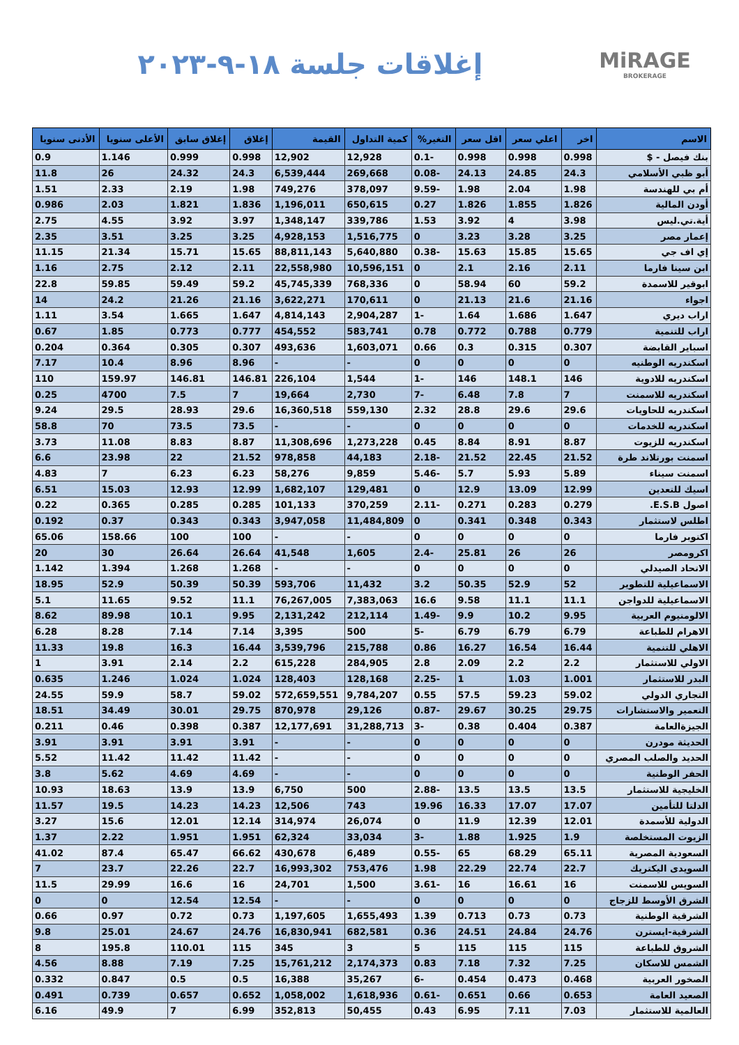MiRAGE
BROKERAGE
إغلاقات جلسة ١٨-٩-٢٠٢٣
| الاسم | اخر | اعلي سعر | اقل سعر | التغير% | كمية التداول | القيمة | إغلاق | إغلاق سابق | الأعلى سنويا | الأدنى سنويا |
| --- | --- | --- | --- | --- | --- | --- | --- | --- | --- | --- |
| بنك فيصل - $ | 0.998 | 0.998 | 0.998 | -0.1 | 12,928 | 12,902 | 0.998 | 0.999 | 1.146 | 0.9 |
| أبو ظبي الأسلامي | 24.3 | 24.85 | 24.13 | -0.08 | 269,668 | 6,539,444 | 24.3 | 24.32 | 26 | 11.8 |
| أم بي للهندسة | 1.98 | 2.04 | 1.98 | -9.59 | 378,097 | 749,276 | 1.98 | 2.19 | 2.33 | 1.51 |
| أودن المالية | 1.826 | 1.855 | 1.826 | 0.27 | 650,615 | 1,196,011 | 1.836 | 1.821 | 2.03 | 0.986 |
| أية.تي.ليس | 3.98 | 4 | 3.92 | 1.53 | 339,786 | 1,348,147 | 3.97 | 3.92 | 4.55 | 2.75 |
| إعمار مصر | 3.25 | 3.28 | 3.23 | 0 | 1,516,775 | 4,928,153 | 3.25 | 3.25 | 3.51 | 2.35 |
| إي اف جي | 15.65 | 15.85 | 15.63 | -0.38 | 5,640,880 | 88,811,143 | 15.65 | 15.71 | 21.34 | 11.15 |
| ابن سينا فارما | 2.11 | 2.16 | 2.1 | 0 | 10,596,151 | 22,558,980 | 2.11 | 2.12 | 2.75 | 1.16 |
| ابوقير للاسمدة | 59.2 | 60 | 58.94 | 0 | 768,336 | 45,745,339 | 59.2 | 59.49 | 59.85 | 22.8 |
| اجواء | 21.16 | 21.6 | 21.13 | 0 | 170,611 | 3,622,271 | 21.16 | 21.26 | 24.2 | 14 |
| اراب ديري | 1.647 | 1.686 | 1.64 | -1 | 2,904,287 | 4,814,143 | 1.647 | 1.665 | 3.54 | 1.11 |
| اراب للتنمية | 0.779 | 0.788 | 0.772 | 0.78 | 583,741 | 454,552 | 0.777 | 0.773 | 1.85 | 0.67 |
| اسباير القابضة | 0.307 | 0.315 | 0.3 | 0.66 | 1,603,071 | 493,636 | 0.307 | 0.305 | 0.364 | 0.204 |
| اسكندريه الوطنيه | 0 | 0 | 0 | 0 | - | - | 8.96 | 8.96 | 10.4 | 7.17 |
| اسكندريه للادوية | 146 | 148.1 | 146 | -1 | 1,544 | 226,104 | 146.81 | 146.81 | 159.97 | 110 |
| اسكندريه للاسمنت | 7 | 7.8 | 6.48 | -7 | 2,730 | 19,664 | 7 | 7.5 | 4700 | 0.25 |
| اسكندريه للحاويات | 29.6 | 29.6 | 28.8 | 2.32 | 559,130 | 16,360,518 | 29.6 | 28.93 | 29.5 | 9.24 |
| اسكندريه للخدمات | 0 | 0 | 0 | 0 | - | - | 73.5 | 73.5 | 70 | 58.8 |
| اسكندريه للزيوت | 8.87 | 8.91 | 8.84 | 0.45 | 1,273,228 | 11,308,696 | 8.87 | 8.83 | 11.08 | 3.73 |
| اسمنت بورتلاند طرة | 21.52 | 22.45 | 21.52 | -2.18 | 44,183 | 978,858 | 21.52 | 22 | 23.98 | 6.6 |
| اسمنت سيناء | 5.89 | 5.93 | 5.7 | -5.46 | 9,859 | 58,276 | 6.23 | 6.23 | 7 | 4.83 |
| اسيك للتعدين | 12.99 | 13.09 | 12.9 | 0 | 129,481 | 1,682,107 | 12.99 | 12.93 | 15.03 | 6.51 |
| اصول E.S.B. | 0.279 | 0.283 | 0.271 | -2.11 | 370,259 | 101,133 | 0.285 | 0.285 | 0.365 | 0.22 |
| اطلس لاستثمار | 0.343 | 0.348 | 0.341 | 0 | 11,484,809 | 3,947,058 | 0.343 | 0.343 | 0.37 | 0.192 |
| اكتوبر فارما | 0 | 0 | 0 | 0 | - | - | 100 | 100 | 158.66 | 65.06 |
| اكرومصر | 26 | 26 | 25.81 | -2.4 | 1,605 | 41,548 | 26.64 | 26.64 | 30 | 20 |
| الاتحاد الصيدلي | 0 | 0 | 0 | 0 | - | - | 1.268 | 1.268 | 1.394 | 1.142 |
| الاسماعيلية للتطوير | 52 | 52.9 | 50.35 | 3.2 | 11,432 | 593,706 | 50.39 | 50.39 | 52.9 | 18.95 |
| الاسماعيلية للدواجن | 11.1 | 11.1 | 9.58 | 16.6 | 7,383,063 | 76,267,005 | 11.1 | 9.52 | 11.65 | 5.1 |
| الالومنيوم العربية | 9.95 | 10.2 | 9.9 | -1.49 | 212,114 | 2,131,242 | 9.95 | 10.1 | 89.98 | 8.62 |
| الاهرام للطباعة | 6.79 | 6.79 | 6.79 | -5 | 500 | 3,395 | 7.14 | 7.14 | 8.28 | 6.28 |
| الاهلي للتنمية | 16.44 | 16.54 | 16.27 | 0.86 | 215,788 | 3,539,796 | 16.44 | 16.3 | 19.8 | 11.33 |
| الاولي للاستثمار | 2.2 | 2.2 | 2.09 | 2.8 | 284,905 | 615,228 | 2.2 | 2.14 | 3.91 | 1 |
| البدر للاستثمار | 1.001 | 1.03 | 1 | -2.25 | 128,168 | 128,403 | 1.024 | 1.024 | 1.246 | 0.635 |
| التجاري الدولي | 59.02 | 59.23 | 57.5 | 0.55 | 9,784,207 | 572,659,551 | 59.02 | 58.7 | 59.9 | 24.55 |
| التعمير والاستشارات | 29.75 | 30.25 | 29.67 | -0.87 | 29,126 | 870,978 | 29.75 | 30.01 | 34.49 | 18.51 |
| الجيزةالعامة | 0.387 | 0.404 | 0.38 | -3 | 31,288,713 | 12,177,691 | 0.387 | 0.398 | 0.46 | 0.211 |
| الحديثة مودرن | 0 | 0 | 0 | 0 | - | - | 3.91 | 3.91 | 3.91 | 3.91 |
| الحديد والصلب المصري | 0 | 0 | 0 | 0 | - | - | 11.42 | 11.42 | 11.42 | 5.52 |
| الحفر الوطنية | 0 | 0 | 0 | 0 | - | - | 4.69 | 4.69 | 5.62 | 3.8 |
| الخليجية للاستثمار | 13.5 | 13.5 | 13.5 | -2.88 | 500 | 6,750 | 13.9 | 13.9 | 18.63 | 10.93 |
| الدلتا للتأمين | 17.07 | 17.07 | 16.33 | 19.96 | 743 | 12,506 | 14.23 | 14.23 | 19.5 | 11.57 |
| الدولية للأسمدة | 12.01 | 12.39 | 11.9 | 0 | 26,074 | 314,974 | 12.14 | 12.01 | 15.6 | 3.27 |
| الزيوت المستخلصة | 1.9 | 1.925 | 1.88 | -3 | 33,034 | 62,324 | 1.951 | 1.951 | 2.22 | 1.37 |
| السعودية المصرية | 65.11 | 68.29 | 65 | -0.55 | 6,489 | 430,678 | 66.62 | 65.47 | 87.4 | 41.02 |
| السويدى اليكتريك | 22.7 | 22.74 | 22.29 | 1.98 | 753,476 | 16,993,302 | 22.7 | 22.26 | 23.7 | 7 |
| السويس للاسمنت | 16 | 16.61 | 16 | -3.61 | 1,500 | 24,701 | 16 | 16.6 | 29.99 | 11.5 |
| الشرق الأوسط للزجاج | 0 | 0 | 0 | 0 | - | - | 12.54 | 12.54 | 0 | 0 |
| الشرقية الوطنية | 0.73 | 0.73 | 0.713 | 1.39 | 1,655,493 | 1,197,605 | 0.73 | 0.72 | 0.97 | 0.66 |
| الشرقية-ايسترن | 24.76 | 24.84 | 24.51 | 0.36 | 682,581 | 16,830,941 | 24.76 | 24.67 | 25.01 | 9.8 |
| الشروق للطباعة | 115 | 115 | 115 | 5 | 3 | 345 | 115 | 110.01 | 195.8 | 8 |
| الشمس للاسكان | 7.25 | 7.32 | 7.18 | 0.83 | 2,174,373 | 15,761,212 | 7.25 | 7.19 | 8.88 | 4.56 |
| الصخور العربية | 0.468 | 0.473 | 0.454 | -6 | 35,267 | 16,388 | 0.5 | 0.5 | 0.847 | 0.332 |
| الصعيد العامة | 0.653 | 0.66 | 0.651 | -0.61 | 1,618,936 | 1,058,002 | 0.652 | 0.657 | 0.739 | 0.491 |
| العالمية للاستثمار | 7.03 | 7.11 | 6.95 | 0.43 | 50,455 | 352,813 | 6.99 | 7 | 49.9 | 6.16 |